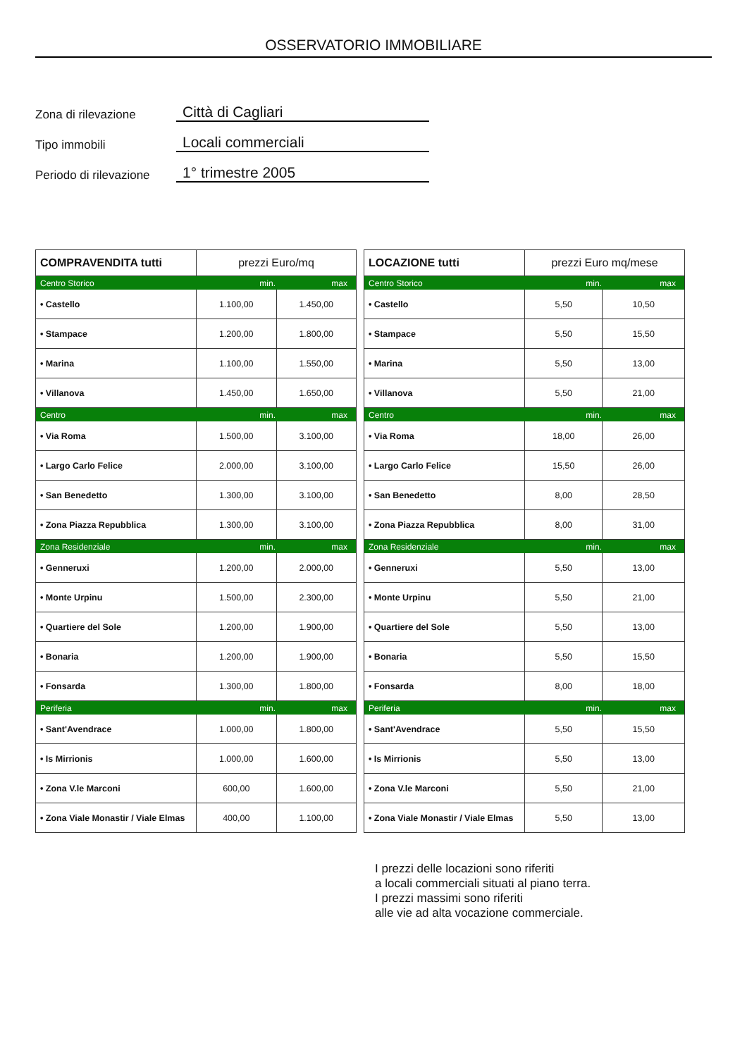OSSERVATORIO IMMOBILIARE
Zona di rilevazione
Città di Cagliari
Tipo immobili
Locali commerciali
Periodo di rilevazione
1° trimestre 2005
| COMPRAVENDITA tutti | prezzi Euro/mq | |
| --- | --- | --- |
| Centro Storico | min. | max |
| • Castello | 1.100,00 | 1.450,00 |
| • Stampace | 1.200,00 | 1.800,00 |
| • Marina | 1.100,00 | 1.550,00 |
| • Villanova | 1.450,00 | 1.650,00 |
| Centro | min. | max |
| • Via Roma | 1.500,00 | 3.100,00 |
| • Largo Carlo Felice | 2.000,00 | 3.100,00 |
| • San Benedetto | 1.300,00 | 3.100,00 |
| • Zona Piazza Repubblica | 1.300,00 | 3.100,00 |
| Zona Residenziale | min. | max |
| • Genneruxi | 1.200,00 | 2.000,00 |
| • Monte Urpinu | 1.500,00 | 2.300,00 |
| • Quartiere del Sole | 1.200,00 | 1.900,00 |
| • Bonaria | 1.200,00 | 1.900,00 |
| • Fonsarda | 1.300,00 | 1.800,00 |
| Periferia | min. | max |
| • Sant'Avendrace | 1.000,00 | 1.800,00 |
| • Is Mirrionis | 1.000,00 | 1.600,00 |
| • Zona V.le Marconi | 600,00 | 1.600,00 |
| • Zona Viale Monastir / Viale Elmas | 400,00 | 1.100,00 |
| LOCAZIONE tutti | prezzi Euro mq/mese | |
| --- | --- | --- |
| Centro Storico | min. | max |
| • Castello | 5,50 | 10,50 |
| • Stampace | 5,50 | 15,50 |
| • Marina | 5,50 | 13,00 |
| • Villanova | 5,50 | 21,00 |
| Centro | min. | max |
| • Via Roma | 18,00 | 26,00 |
| • Largo Carlo Felice | 15,50 | 26,00 |
| • San Benedetto | 8,00 | 28,50 |
| • Zona Piazza Repubblica | 8,00 | 31,00 |
| Zona Residenziale | min. | max |
| • Genneruxi | 5,50 | 13,00 |
| • Monte Urpinu | 5,50 | 21,00 |
| • Quartiere del Sole | 5,50 | 13,00 |
| • Bonaria | 5,50 | 15,50 |
| • Fonsarda | 8,00 | 18,00 |
| Periferia | min. | max |
| • Sant'Avendrace | 5,50 | 15,50 |
| • Is Mirrionis | 5,50 | 13,00 |
| • Zona V.le Marconi | 5,50 | 21,00 |
| • Zona Viale Monastir / Viale Elmas | 5,50 | 13,00 |
I prezzi delle locazioni sono riferiti
a locali commerciali situati al piano terra.
I prezzi massimi sono riferiti
alle vie ad alta vocazione commerciale.